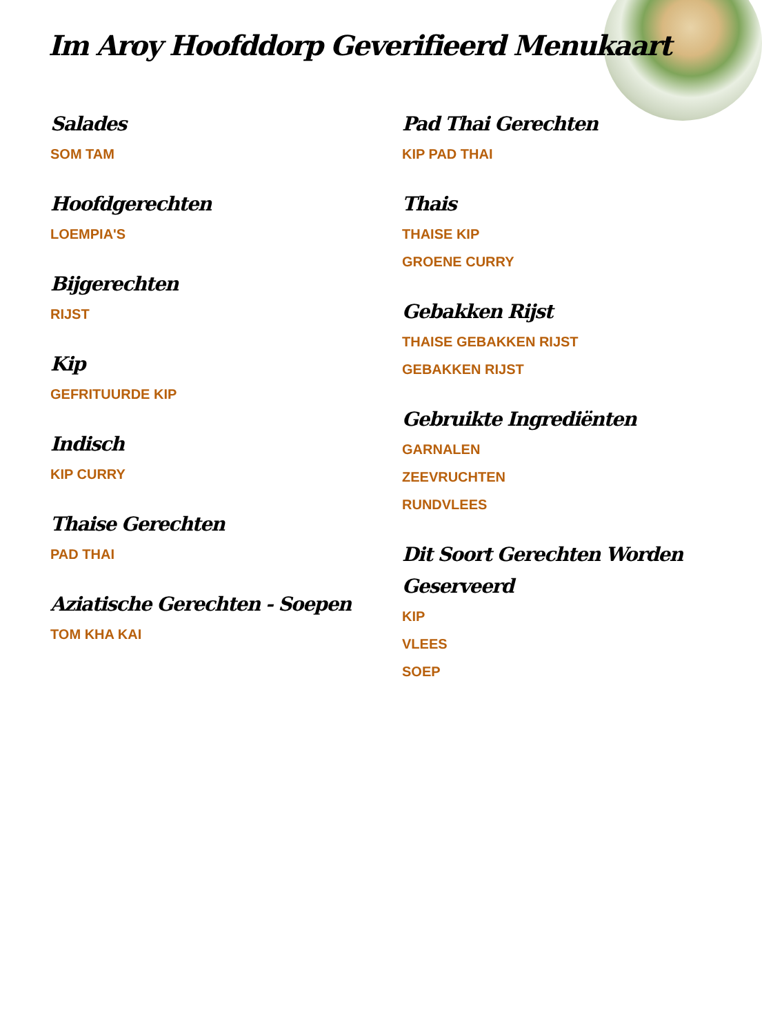Im Aroy Hoofddorp Geverifieerd Menukaart
Salades
SOM TAM
Hoofdgerechten
LOEMPIA'S
Bijgerechten
RIJST
Kip
GEFRITUURDE KIP
Indisch
KIP CURRY
Thaise Gerechten
PAD THAI
Aziatische Gerechten - Soepen
TOM KHA KAI
Pad Thai Gerechten
KIP PAD THAI
Thais
THAISE KIP
GROENE CURRY
Gebakken Rijst
THAISE GEBAKKEN RIJST
GEBAKKEN RIJST
Gebruikte Ingrediënten
GARNALEN
ZEEVRUCHTEN
RUNDVLEES
Dit Soort Gerechten Worden Geserveerd
KIP
VLEES
SOEP